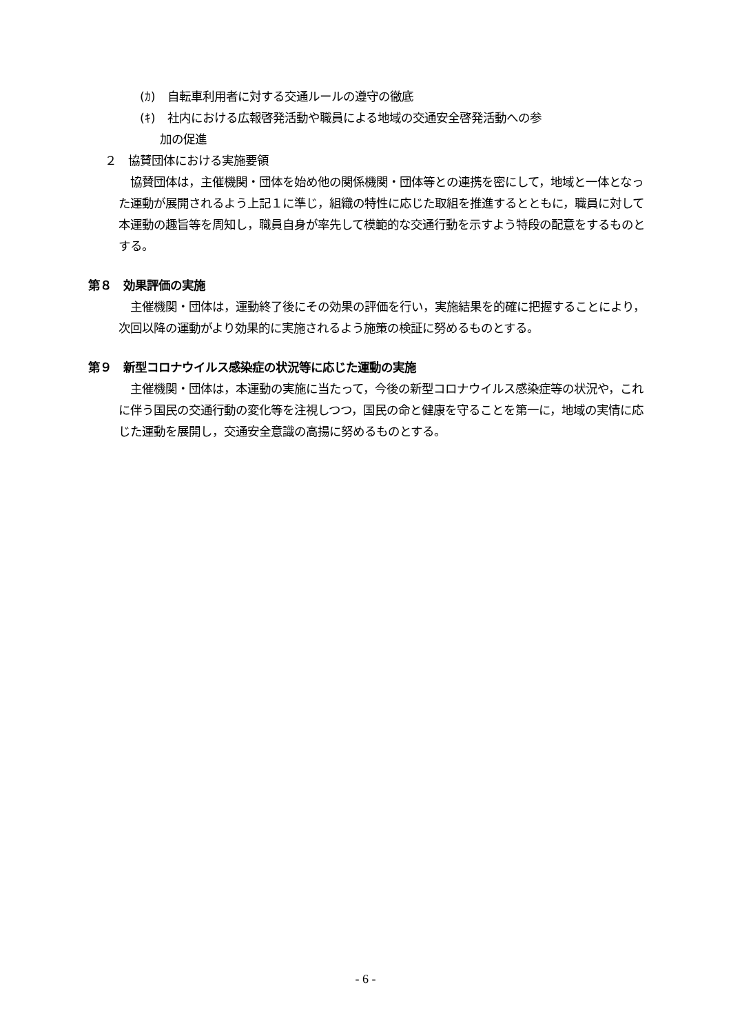(ｶ)　自転車利用者に対する交通ルールの遵守の徹底
(ｷ)　社内における広報啓発活動や職員による地域の交通安全啓発活動への参
加の促進
２　協賛団体における実施要領
協賛団体は，主催機関・団体を始め他の関係機関・団体等との連携を密にして，地域と一体となった運動が展開されるよう上記１に準じ，組織の特性に応じた取組を推進するとともに，職員に対して本運動の趣旨等を周知し，職員自身が率先して模範的な交通行動を示すよう特段の配意をするものとする。
第８　効果評価の実施
主催機関・団体は，運動終了後にその効果の評価を行い，実施結果を的確に把握することにより，次回以降の運動がより効果的に実施されるよう施策の検証に努めるものとする。
第９　新型コロナウイルス感染症の状況等に応じた運動の実施
主催機関・団体は，本運動の実施に当たって，今後の新型コロナウイルス感染症等の状況や，これに伴う国民の交通行動の変化等を注視しつつ，国民の命と健康を守ることを第一に，地域の実情に応じた運動を展開し，交通安全意識の高揚に努めるものとする。
- 6 -